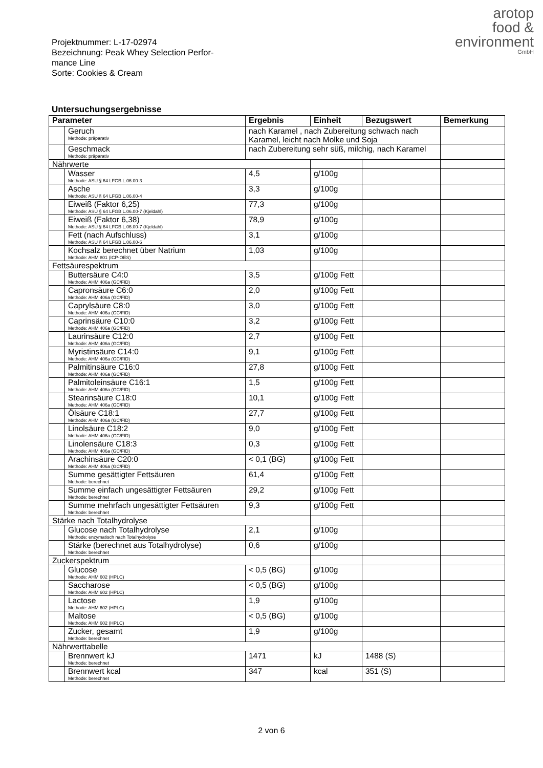arotop
food &
environment
GmbH
Projektnummer: L-17-02974
Bezeichnung: Peak Whey Selection Perfor-
mance Line
Sorte: Cookies & Cream
Untersuchungsergebnisse
| Parameter | | Ergebnis | Einheit | Bezugswert | Bemerkung |
| --- | --- | --- | --- | --- | --- |
| | Geruch Methode: präparativ | nach Karamel , nach Zubereitung schwach nach Karamel, leicht nach Molke und Soja | | | |
| | Geschmack Methode: präparativ | nach Zubereitung sehr süß, milchig, nach Karamel | | | |
| Nährwerte | | | | | |
| | Wasser Methode: ASU § 64 LFGB L.06.00-3 | 4,5 | g/100g | | |
| | Asche Methode: ASU § 64 LFGB L.06.00-4 | 3,3 | g/100g | | |
| | Eiweiß (Faktor 6,25) Methode: ASU § 64 LFGB L.06.00-7 (Kjeldahl) | 77,3 | g/100g | | |
| | Eiweiß (Faktor 6,38) Methode: ASU § 64 LFGB L.06.00-7 (Kjeldahl) | 78,9 | g/100g | | |
| | Fett (nach Aufschluss) Methode: ASU § 64 LFGB L.06.00-6 | 3,1 | g/100g | | |
| | Kochsalz berechnet über Natrium Methode: AHM 801 (ICP-OES) | 1,03 | g/100g | | |
| Fettsäurespektrum | | | | | |
| | Buttersäure C4:0 Methode: AHM 406a (GC/FID) | 3,5 | g/100g Fett | | |
| | Capronsäure C6:0 Methode: AHM 406a (GC/FID) | 2,0 | g/100g Fett | | |
| | Caprylsäure C8:0 Methode: AHM 406a (GC/FID) | 3,0 | g/100g Fett | | |
| | Caprinsäure C10:0 Methode: AHM 406a (GC/FID) | 3,2 | g/100g Fett | | |
| | Laurinsäure C12:0 Methode: AHM 406a (GC/FID) | 2,7 | g/100g Fett | | |
| | Myristinsäure C14:0 Methode: AHM 406a (GC/FID) | 9,1 | g/100g Fett | | |
| | Palmitinsäure C16:0 Methode: AHM 406a (GC/FID) | 27,8 | g/100g Fett | | |
| | Palmitoleinsäure C16:1 Methode: AHM 406a (GC/FID) | 1,5 | g/100g Fett | | |
| | Stearinsäure C18:0 Methode: AHM 406a (GC/FID) | 10,1 | g/100g Fett | | |
| | Ölsäure C18:1 Methode: AHM 406a (GC/FID) | 27,7 | g/100g Fett | | |
| | Linolsäure C18:2 Methode: AHM 406a (GC/FID) | 9,0 | g/100g Fett | | |
| | Linolensäure C18:3 Methode: AHM 406a (GC/FID) | 0,3 | g/100g Fett | | |
| | Arachinsäure C20:0 Methode: AHM 406a (GC/FID) | < 0,1 (BG) | g/100g Fett | | |
| | Summe gesättigter Fettsäuren Methode: berechnet | 61,4 | g/100g Fett | | |
| | Summe einfach ungesättigter Fettsäuren Methode: berechnet | 29,2 | g/100g Fett | | |
| | Summe mehrfach ungesättigter Fettsäuren Methode: berechnet | 9,3 | g/100g Fett | | |
| Stärke nach Totalhydrolyse | | | | | |
| | Glucose nach Totalhydrolyse Methode: enzymatisch nach Totalhydrolyse | 2,1 | g/100g | | |
| | Stärke (berechnet aus Totalhydrolyse) Methode: berechnet | 0,6 | g/100g | | |
| Zuckerspektrum | | | | | |
| | Glucose Methode: AHM 602 (HPLC) | < 0,5 (BG) | g/100g | | |
| | Saccharose Methode: AHM 602 (HPLC) | < 0,5 (BG) | g/100g | | |
| | Lactose Methode: AHM 602 (HPLC) | 1,9 | g/100g | | |
| | Maltose Methode: AHM 602 (HPLC) | < 0,5 (BG) | g/100g | | |
| | Zucker, gesamt Methode: berechnet | 1,9 | g/100g | | |
| Nährwerttabelle | | | | | |
| | Brennwert kJ Methode: berechnet | 1471 | kJ | 1488 (S) | |
| | Brennwert kcal Methode: berechnet | 347 | kcal | 351 (S) | |
2 von 6